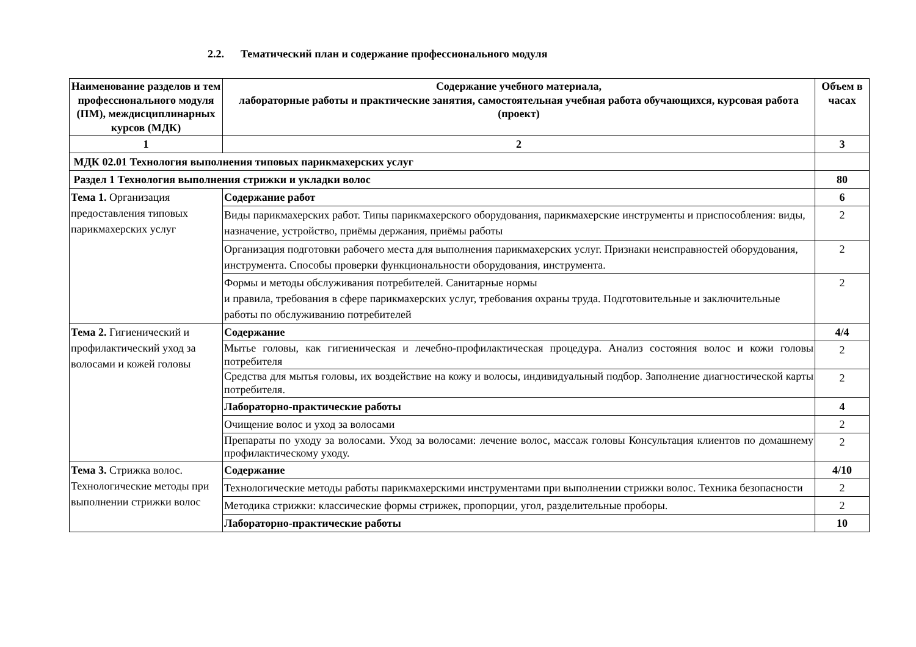2.2. Тематический план и содержание профессионального модуля
| Наименование разделов и тем профессионального модуля (ПМ), междисциплинарных курсов (МДК) | Содержание учебного материала, лабораторные работы и практические занятия, самостоятельная учебная работа обучающихся, курсовая работа (проект) | Объем в часах |
| --- | --- | --- |
| 1 | 2 | 3 |
| МДК 02.01 Технология выполнения типовых парикмахерских услуг | | |
| Раздел 1 Технология выполнения стрижки и укладки волос | | 80 |
| Тема 1. Организация предоставления типовых парикмахерских услуг | Содержание работ | 6 |
| | Виды парикмахерских работ. Типы парикмахерского оборудования, парикмахерские инструменты и приспособления: виды, назначение, устройство, приёмы держания, приёмы работы | 2 |
| | Организация подготовки рабочего места для выполнения парикмахерских услуг. Признаки неисправностей оборудования, инструмента. Способы проверки функциональности оборудования, инструмента. | 2 |
| | Формы и методы обслуживания потребителей. Санитарные нормы и правила, требования в сфере парикмахерских услуг, требования охраны труда. Подготовительные и заключительные работы по обслуживанию потребителей | 2 |
| Тема 2. Гигиенический и профилактический уход за волосами и кожей головы | Содержание | 4/4 |
| | Мытье головы, как гигиеническая и лечебно-профилактическая процедура. Анализ состояния волос и кожи головы потребителя | 2 |
| | Средства для мытья головы, их воздействие на кожу и волосы, индивидуальный подбор. Заполнение диагностической карты потребителя. | 2 |
| | Лабораторно-практические работы | 4 |
| | Очищение волос и уход за волосами | 2 |
| | Препараты по уходу за волосами. Уход за волосами: лечение волос, массаж головы Консультация клиентов по домашнему профилактическому уходу. | 2 |
| Тема 3. Стрижка волос. Технологические методы при выполнении стрижки волос | Содержание | 4/10 |
| | Технологические методы работы парикмахерскими инструментами при выполнении стрижки волос. Техника безопасности | 2 |
| | Методика стрижки: классические формы стрижек, пропорции, угол, разделительные проборы. | 2 |
| | Лабораторно-практические работы | 10 |